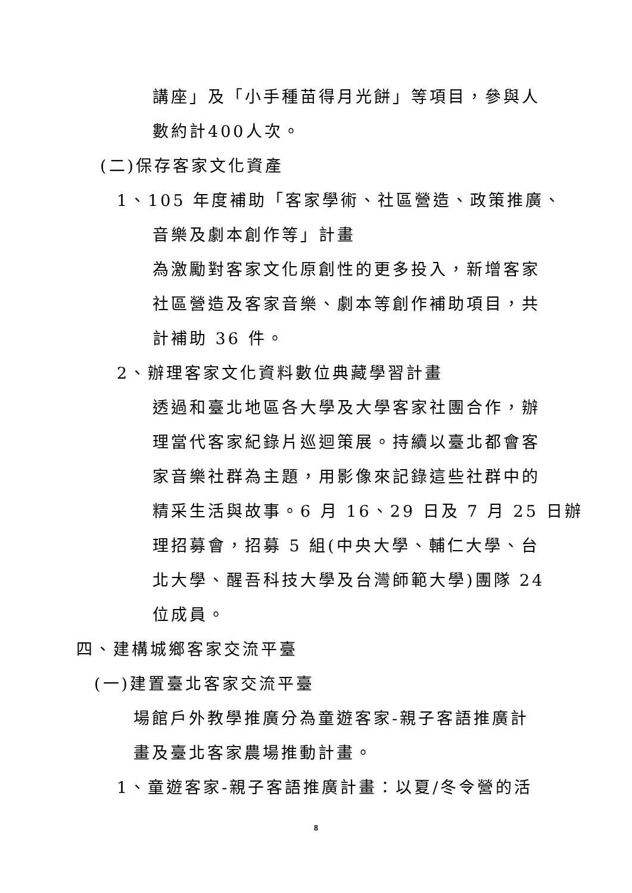講座」及「小手種苗得月光餅」等項目，參與人
數約計400人次。
(二)保存客家文化資產
1、105 年度補助「客家學術、社區營造、政策推廣、
音樂及劇本創作等」計畫
為激勵對客家文化原創性的更多投入，新增客家
社區營造及客家音樂、劇本等創作補助項目，共
計補助 36 件。
2、辦理客家文化資料數位典藏學習計畫
透過和臺北地區各大學及大學客家社團合作，辦
理當代客家紀錄片巡迴策展。持續以臺北都會客
家音樂社群為主題，用影像來記錄這些社群中的
精采生活與故事。6 月 16、29 日及 7 月 25 日辦
理招募會，招募 5 組(中央大學、輔仁大學、台
北大學、醒吾科技大學及台灣師範大學)團隊 24
位成員。
四、建構城鄉客家交流平臺
(一)建置臺北客家交流平臺
場館戶外教學推廣分為童遊客家-親子客語推廣計
畫及臺北客家農場推動計畫。
1、童遊客家-親子客語推廣計畫：以夏/冬令營的活
8